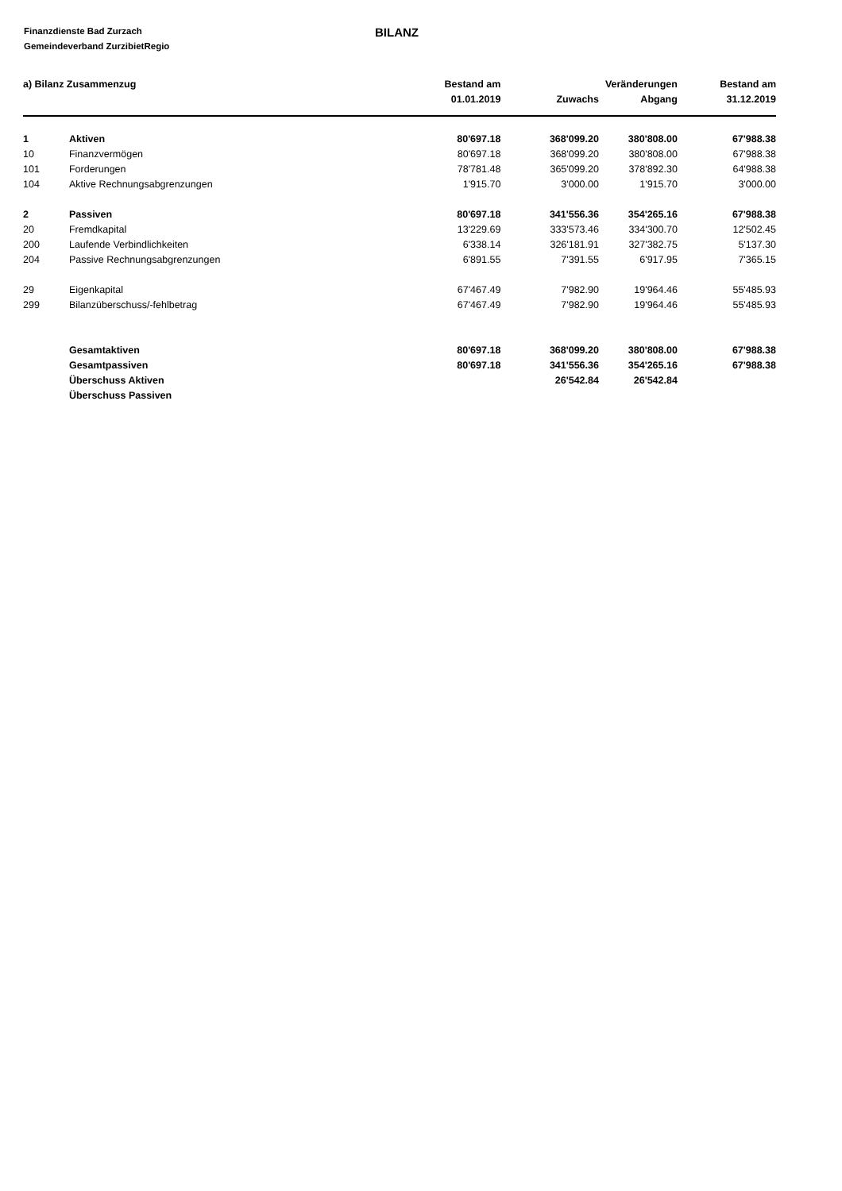Finanzdienste Bad Zurzach
Gemeindeverband ZurzibietRegio
BILANZ
| a) Bilanz Zusammenzug | | Bestand am | Veränderungen | | Bestand am |
| --- | --- | --- | --- | --- | --- |
| | | 01.01.2019 | Zuwachs | Abgang | 31.12.2019 |
| 1 | Aktiven | 80'697.18 | 368'099.20 | 380'808.00 | 67'988.38 |
| 10 | Finanzvermögen | 80'697.18 | 368'099.20 | 380'808.00 | 67'988.38 |
| 101 | Forderungen | 78'781.48 | 365'099.20 | 378'892.30 | 64'988.38 |
| 104 | Aktive Rechnungsabgrenzungen | 1'915.70 | 3'000.00 | 1'915.70 | 3'000.00 |
| 2 | Passiven | 80'697.18 | 341'556.36 | 354'265.16 | 67'988.38 |
| 20 | Fremdkapital | 13'229.69 | 333'573.46 | 334'300.70 | 12'502.45 |
| 200 | Laufende Verbindlichkeiten | 6'338.14 | 326'181.91 | 327'382.75 | 5'137.30 |
| 204 | Passive Rechnungsabgrenzungen | 6'891.55 | 7'391.55 | 6'917.95 | 7'365.15 |
| 29 | Eigenkapital | 67'467.49 | 7'982.90 | 19'964.46 | 55'485.93 |
| 299 | Bilanzüberschuss/-fehlbetrag | 67'467.49 | 7'982.90 | 19'964.46 | 55'485.93 |
| | Gesamtaktiven | 80'697.18 | 368'099.20 | 380'808.00 | 67'988.38 |
| | Gesamtpassiven | 80'697.18 | 341'556.36 | 354'265.16 | 67'988.38 |
| | Überschuss Aktiven | | 26'542.84 | 26'542.84 | |
| | Überschuss Passiven | | | | |